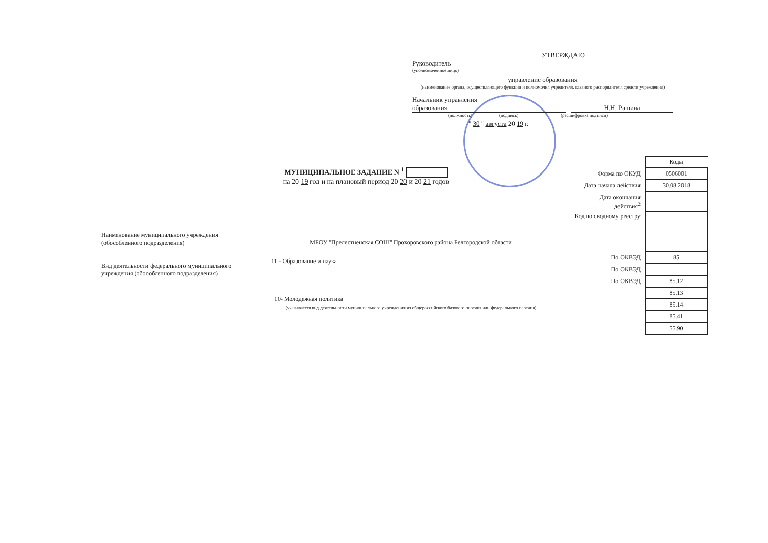УТВЕРЖДАЮ
Руководитель
(уполномоченное лицо)
управление образования
(наименование органа, осуществляющего функции и полномочия учредителя, главного распорядителя средств учреждения)
Начальник управления
образования
Н.Н. Рашина
(должность) (подпись) (расшифровка подписи)
" 30 " августа 20 19 г.
МУНИЦИПАЛЬНОЕ ЗАДАНИЕ N <sup>1</sup>
на 20 19 год и на плановый период 20 20 и 20 21 годов
| | Коды |
| Форма по ОКУД | 0506001 |
| Дата начала действия | 30.08.2018 |
| Дата окончания действия<sup>2</sup> | |
| Код по сводному реестру | |
| По ОКВЭД | 85 |
| По ОКВЭД | |
| По ОКВЭД | 85.12 |
| | 85.13 |
| | 85.14 |
| | 85.41 |
| | 55.90 |
Наименование муниципального учреждения
(обособленного подразделения)
Вид деятельности федерального муниципального
учреждения (обособленного подразделения)
МБОУ "Прелестненская СОШ" Прохоровского района Белгородской области
11 - Образование и наука
10- Молодежная политика
(указывается вид деятельности муниципального учреждения из общероссийского базового перечня или федерального перечня)